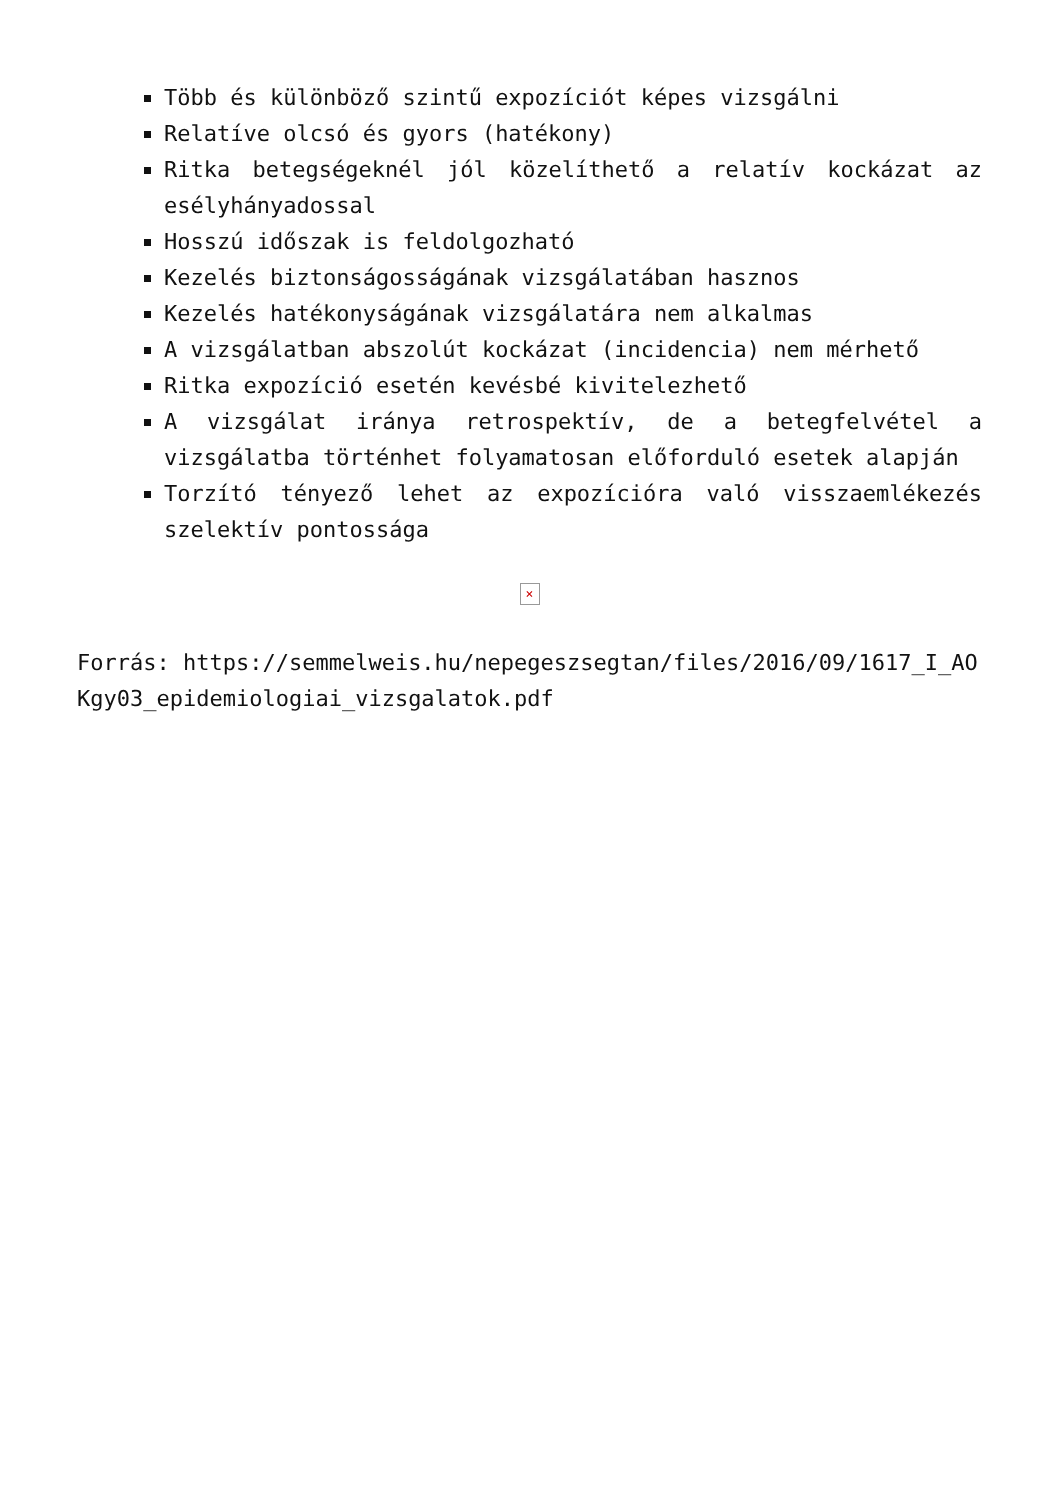Több és különböző szintű expozíciót képes vizsgálni
Relatíve olcsó és gyors (hatékony)
Ritka betegségeknél jól közelíthető a relatív kockázat az esélyhányadossal
Hosszú időszak is feldolgozható
Kezelés biztonságosságának vizsgálatában hasznos
Kezelés hatékonyságának vizsgálatára nem alkalmas
A vizsgálatban abszolút kockázat (incidencia) nem mérhető
Ritka expozíció esetén kevésbé kivitelezhető
A vizsgálat iránya retrospektív, de a betegfelvétel a vizsgálatba történhet folyamatosan előforduló esetek alapján
Torzító tényező lehet az expozícióra való visszaemlékezés szelektív pontossága
×
Forrás: https://semmelweis.hu/nepegeszsegtan/files/2016/09/1617_I_AOKgy03_epidemiologiai_vizsgalatok.pdf